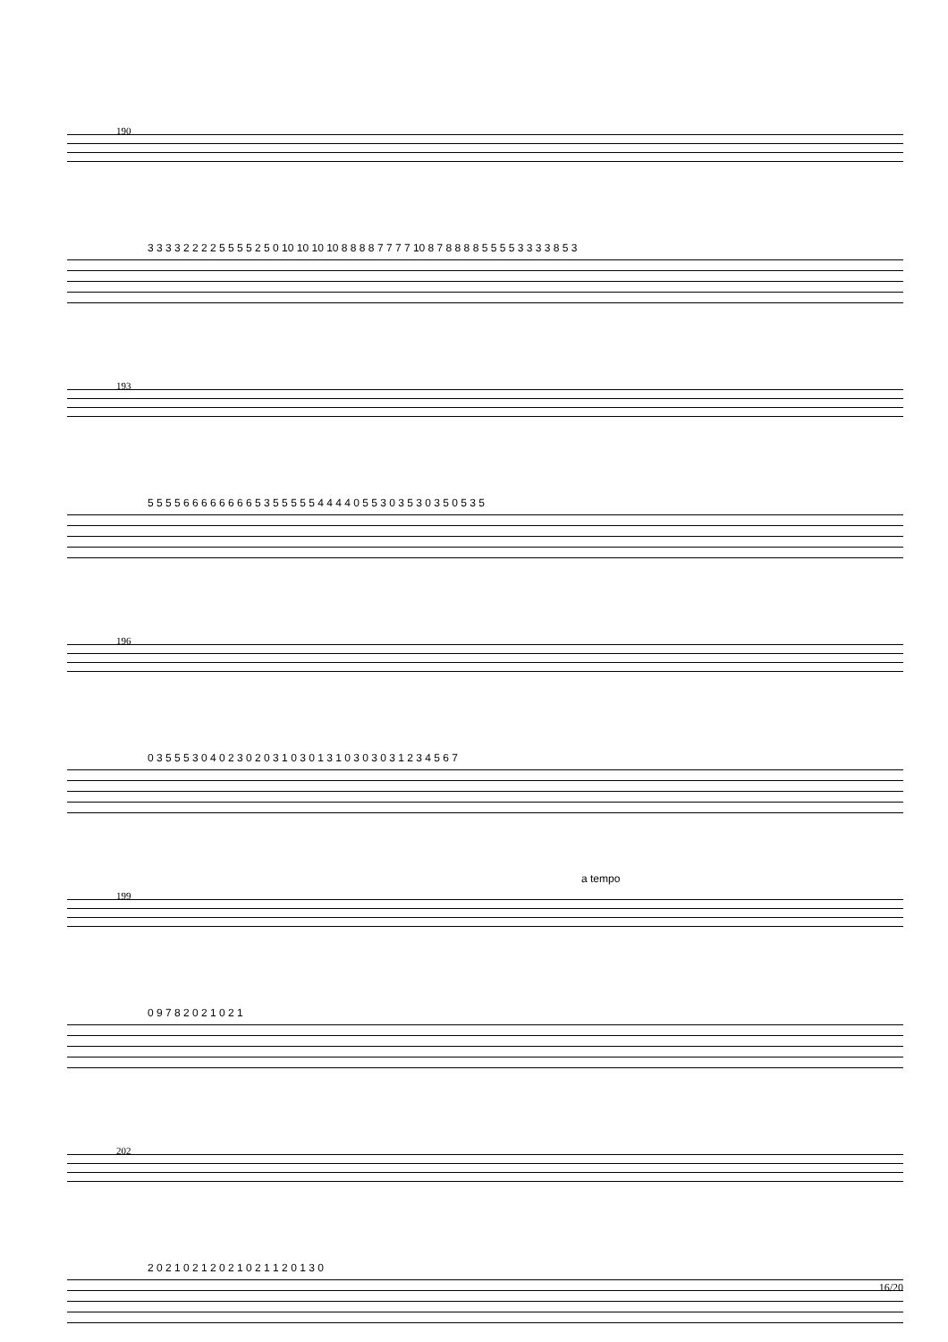190
3 3 3 3 2 2 2 2 5 5 5 5 2 5 0 10 10 10 10 8 8 8 8 7 7 7 7 10 8 7 8 8 8 8 5 5 5 5 3 3 3 3 8 5 3
193
5 5 5 5 6 6 6 6 6 6 6 6 5 3 5 5 5 5 5 4 4 4 4 0 5 5 3 0 3 5 3 0 3 5 0 5 3 5
196
0 3 5 5 5 3 0 4 0 2 3 0 2 0 3 1 0 3 0 1 3 1 0 3 0 3 0 3 1 2 3 4 5 6 7
a tempo
199
0 9 7 8 2 0 2 1 0 2 1
202
2 0 2 1 0 2 1 2 0 2 1 0 2 1 1 2 0 1 3 0
16/20